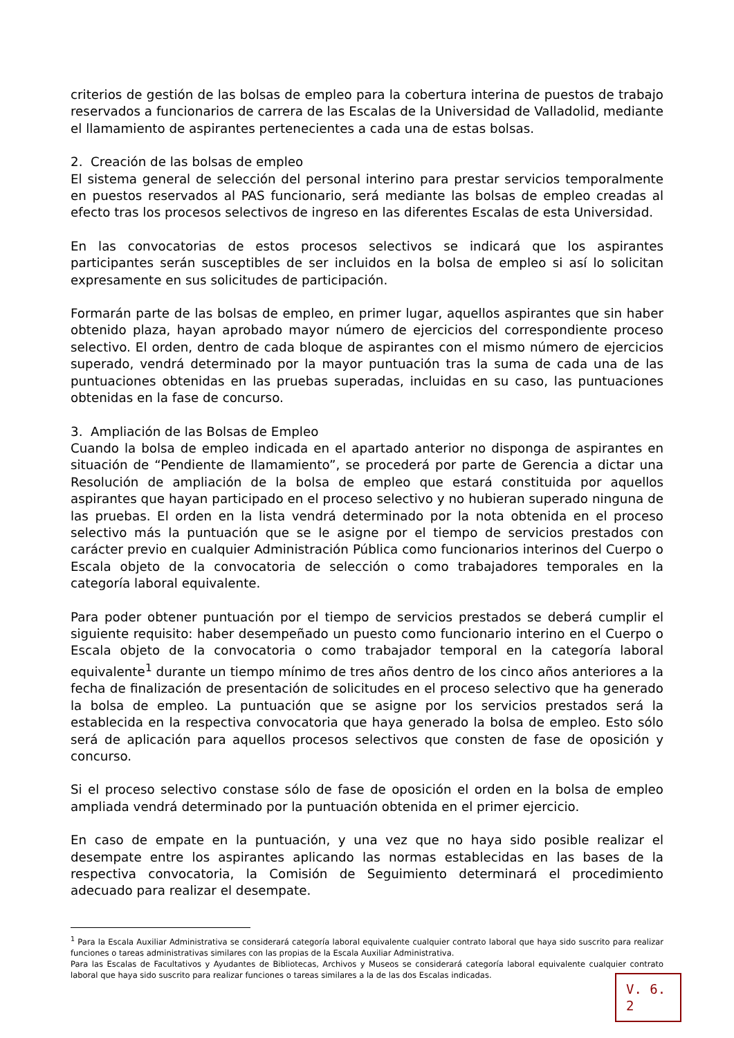criterios de gestión de las bolsas de empleo para la cobertura interina de puestos de trabajo reservados a funcionarios de carrera de las Escalas de la Universidad de Valladolid, mediante el llamamiento de aspirantes pertenecientes a cada una de estas bolsas.
2. Creación de las bolsas de empleo
El sistema general de selección del personal interino para prestar servicios temporalmente en puestos reservados al PAS funcionario, será mediante las bolsas de empleo creadas al efecto tras los procesos selectivos de ingreso en las diferentes Escalas de esta Universidad.
En las convocatorias de estos procesos selectivos se indicará que los aspirantes participantes serán susceptibles de ser incluidos en la bolsa de empleo si así lo solicitan expresamente en sus solicitudes de participación.
Formarán parte de las bolsas de empleo, en primer lugar, aquellos aspirantes que sin haber obtenido plaza, hayan aprobado mayor número de ejercicios del correspondiente proceso selectivo. El orden, dentro de cada bloque de aspirantes con el mismo número de ejercicios superado, vendrá determinado por la mayor puntuación tras la suma de cada una de las puntuaciones obtenidas en las pruebas superadas, incluidas en su caso, las puntuaciones obtenidas en la fase de concurso.
3. Ampliación de las Bolsas de Empleo
Cuando la bolsa de empleo indicada en el apartado anterior no disponga de aspirantes en situación de “Pendiente de llamamiento”, se procederá por parte de Gerencia a dictar una Resolución de ampliación de la bolsa de empleo que estará constituida por aquellos aspirantes que hayan participado en el proceso selectivo y no hubieran superado ninguna de las pruebas. El orden en la lista vendrá determinado por la nota obtenida en el proceso selectivo más la puntuación que se le asigne por el tiempo de servicios prestados con carácter previo en cualquier Administración Pública como funcionarios interinos del Cuerpo o Escala objeto de la convocatoria de selección o como trabajadores temporales en la categoría laboral equivalente.
Para poder obtener puntuación por el tiempo de servicios prestados se deberá cumplir el siguiente requisito: haber desempeñado un puesto como funcionario interino en el Cuerpo o Escala objeto de la convocatoria o como trabajador temporal en la categoría laboral equivalente<sup>1</sup> durante un tiempo mínimo de tres años dentro de los cinco años anteriores a la fecha de finalización de presentación de solicitudes en el proceso selectivo que ha generado la bolsa de empleo. La puntuación que se asigne por los servicios prestados será la establecida en la respectiva convocatoria que haya generado la bolsa de empleo. Esto sólo será de aplicación para aquellos procesos selectivos que consten de fase de oposición y concurso.
Si el proceso selectivo constase sólo de fase de oposición el orden en la bolsa de empleo ampliada vendrá determinado por la puntuación obtenida en el primer ejercicio.
En caso de empate en la puntuación, y una vez que no haya sido posible realizar el desempate entre los aspirantes aplicando las normas establecidas en las bases de la respectiva convocatoria, la Comisión de Seguimiento determinará el procedimiento adecuado para realizar el desempate.
<sup>1</sup> Para la Escala Auxiliar Administrativa se considerará categoría laboral equivalente cualquier contrato laboral que haya sido suscrito para realizar funciones o tareas administrativas similares con las propias de la Escala Auxiliar Administrativa.
Para las Escalas de Facultativos y Ayudantes de Bibliotecas, Archivos y Museos se considerará categoría laboral equivalente cualquier contrato laboral que haya sido suscrito para realizar funciones o tareas similares a la de las dos Escalas indicadas.
V. 6. 2